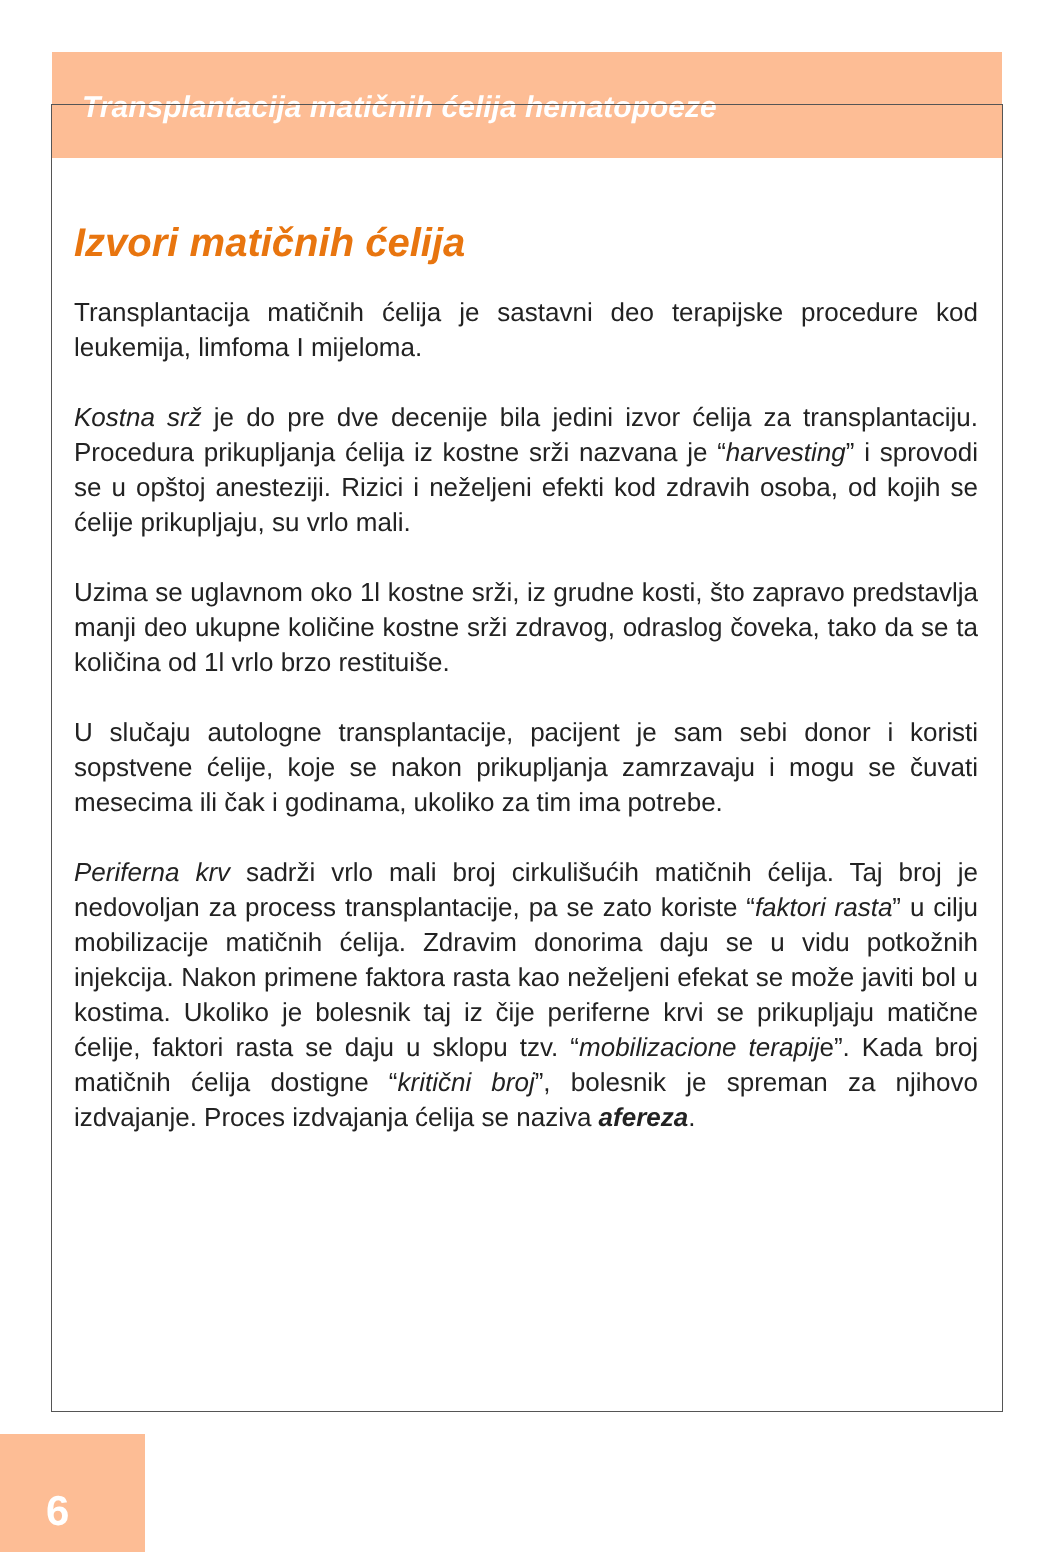Transplantacija matičnih ćelija hematopoeze
Izvori matičnih ćelija
Transplantacija matičnih ćelija je sastavni deo terapijske procedure kod leukemija, limfoma I mijeloma.
Kostna srž je do pre dve decenije bila jedini izvor ćelija za transplantaciju. Procedura prikupljanja ćelija iz kostne srži nazvana je “harvesting” i sprovodi se u opštoj anesteziji. Rizici i neželjeni efekti kod zdravih osoba, od kojih se ćelije prikupljaju, su vrlo mali.
Uzima se uglavnom oko 1l kostne srži, iz grudne kosti, što zapravo predstavlja manji deo ukupne količine kostne srži zdravog, odraslog čoveka, tako da se ta količina od 1l vrlo brzo restituiše.
U slučaju autologne transplantacije, pacijent je sam sebi donor i koristi sopstvene ćelije, koje se nakon prikupljanja zamrzavaju i mogu se čuvati mesecima ili čak i godinama, ukoliko za tim ima potrebe.
Periferna krv sadrži vrlo mali broj cirkulišućih matičnih ćelija. Taj broj je nedovoljan za process transplantacije, pa se zato koriste “faktori rasta” u cilju mobilizacije matičnih ćelija. Zdravim donorima daju se u vidu potkožnih injekcija. Nakon primene faktora rasta kao neželjeni efekat se može javiti bol u kostima. Ukoliko je bolesnik taj iz čije periferne krvi se prikupljaju matične ćelije, faktori rasta se daju u sklopu tzv. “mobilizacione terapije”. Kada broj matičnih ćelija dostigne “kritični broj”, bolesnik je spreman za njihovo izdvajanje. Proces izdvajanja ćelija se naziva afereza.
6